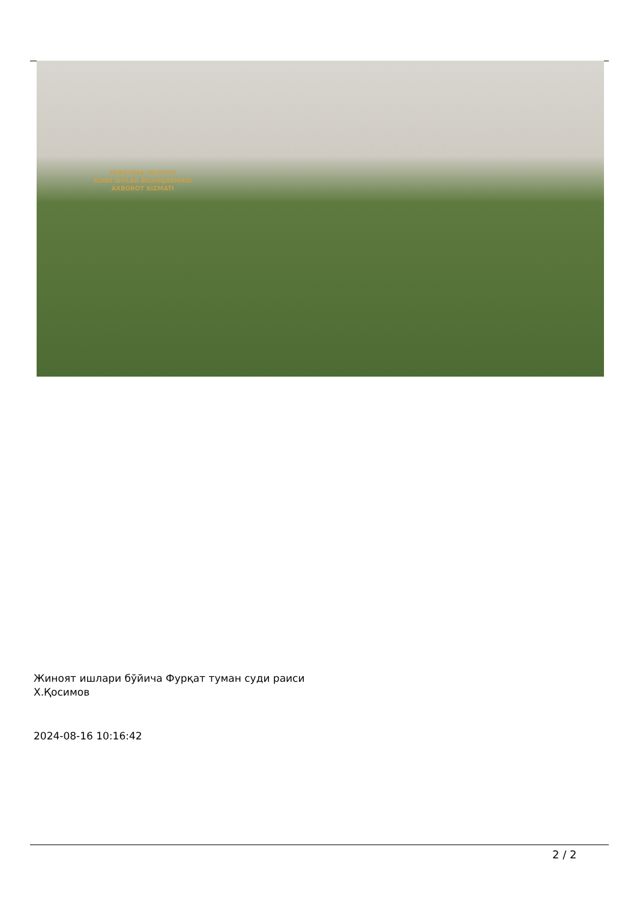FARG'ONA VILOYATI
ICHKI ISHLAR BOSHQARMASI
AXBOROT XIZMATI
Жиноят ишлари бўйича Фурқат туман суди раиси
Х.Қосимов
2024-08-16 10:16:42
2 / 2